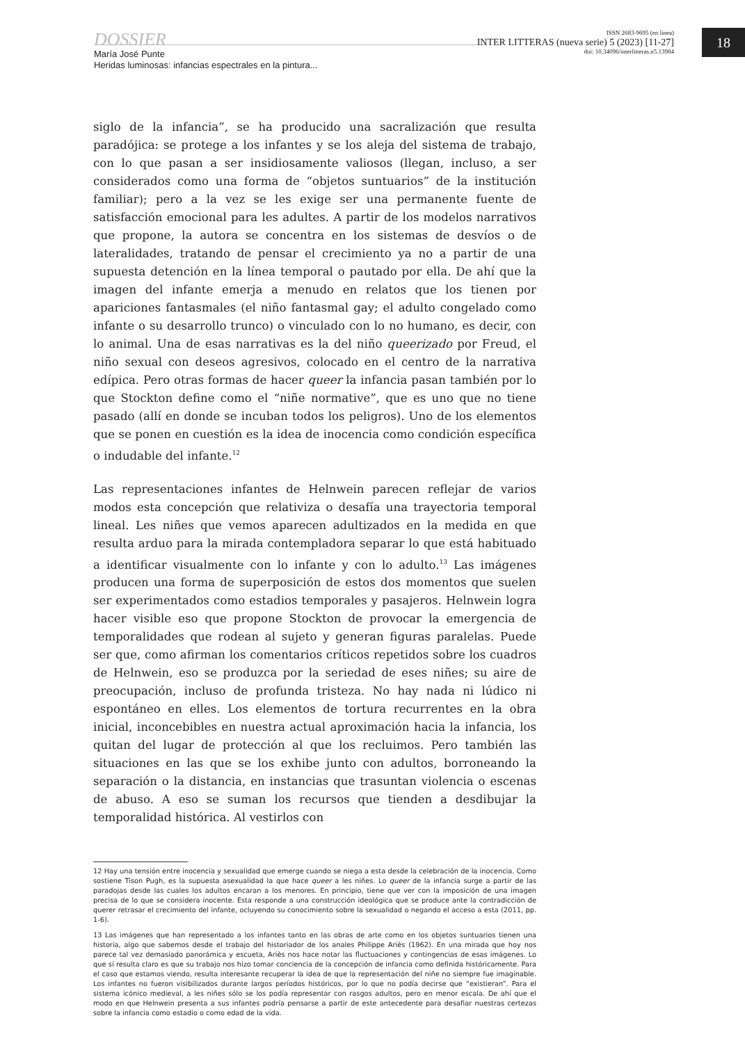DOSSIER
María José Punte
Heridas luminosas: infancias espectrales en la pintura...
ISSN 2683-9695 (en línea)
INTER LITTERAS (nueva serie) 5 (2023) [11-27]
doi: 10.34096/interlitteras.n5.13984
18
siglo de la infancia”, se ha producido una sacralización que resulta paradójica: se protege a los infantes y se los aleja del sistema de trabajo, con lo que pasan a ser insidiosamente valiosos (llegan, incluso, a ser considerados como una forma de “objetos suntuarios” de la institución familiar); pero a la vez se les exige ser una permanente fuente de satisfacción emocional para les adultes. A partir de los modelos narrativos que propone, la autora se concentra en los sistemas de desvíos o de lateralidades, tratando de pensar el crecimiento ya no a partir de una supuesta detención en la línea temporal o pautado por ella. De ahí que la imagen del infante emerja a menudo en relatos que los tienen por apariciones fantasmales (el niño fantasmal gay; el adulto congelado como infante o su desarrollo trunco) o vinculado con lo no humano, es decir, con lo animal. Una de esas narrativas es la del niño queerizado por Freud, el niño sexual con deseos agresivos, colocado en el centro de la narrativa edípica. Pero otras formas de hacer queer la infancia pasan también por lo que Stockton define como el “niñe normative”, que es uno que no tiene pasado (allí en donde se incuban todos los peligros). Uno de los elementos que se ponen en cuestión es la idea de inocencia como condición específica o indudable del infante.<sup>12</sup>
Las representaciones infantes de Helnwein parecen reflejar de varios modos esta concepción que relativiza o desafía una trayectoria temporal lineal. Les niñes que vemos aparecen adultizados en la medida en que resulta arduo para la mirada contempladora separar lo que está habituado a identificar visualmente con lo infante y con lo adulto.<sup>13</sup> Las imágenes producen una forma de superposición de estos dos momentos que suelen ser experimentados como estadios temporales y pasajeros. Helnwein logra hacer visible eso que propone Stockton de provocar la emergencia de temporalidades que rodean al sujeto y generan figuras paralelas. Puede ser que, como afirman los comentarios críticos repetidos sobre los cuadros de Helnwein, eso se produzca por la seriedad de eses niñes; su aire de preocupación, incluso de profunda tristeza. No hay nada ni lúdico ni espontáneo en elles. Los elementos de tortura recurrentes en la obra inicial, inconcebibles en nuestra actual aproximación hacia la infancia, los quitan del lugar de protección al que los recluimos. Pero también las situaciones en las que se los exhibe junto con adultos, borroneando la separación o la distancia, en instancias que trasuntan violencia o escenas de abuso. A eso se suman los recursos que tienden a desdibujar la temporalidad histórica. Al vestirlos con
12 Hay una tensión entre inocencia y sexualidad que emerge cuando se niega a esta desde la celebración de la inocencia. Como sostiene Tison Pugh, es la supuesta asexualidad la que hace queer a les niñes. Lo queer de la infancia surge a partir de las paradojas desde las cuales los adultos encaran a los menores. En principio, tiene que ver con la imposición de una imagen precisa de lo que se considera inocente. Esta responde a una construcción ideológica que se produce ante la contradicción de querer retrasar el crecimiento del infante, ocluyendo su conocimiento sobre la sexualidad o negando el acceso a esta (2011, pp. 1-6).
13 Las imágenes que han representado a los infantes tanto en las obras de arte como en los objetos suntuarios tienen una historia, algo que sabemos desde el trabajo del historiador de los anales Philippe Ariès (1962). En una mirada que hoy nos parece tal vez demasiado panorámica y escueta, Ariès nos hace notar las fluctuaciones y contingencias de esas imágenes. Lo que sí resulta claro es que su trabajo nos hizo tomar conciencia de la concepción de infancia como definida históricamente. Para el caso que estamos viendo, resulta interesante recuperar la idea de que la representación del niñe no siempre fue imaginable. Los infantes no fueron visibilizados durante largos períodos históricos, por lo que no podía decirse que “existieran”. Para el sistema icónico medieval, a les niñes sólo se los podía representar con rasgos adultos, pero en menor escala. De ahí que el modo en que Helnwein presenta a sus infantes podría pensarse a partir de este antecedente para desafiar nuestras certezas sobre la infancia como estadio o como edad de la vida.